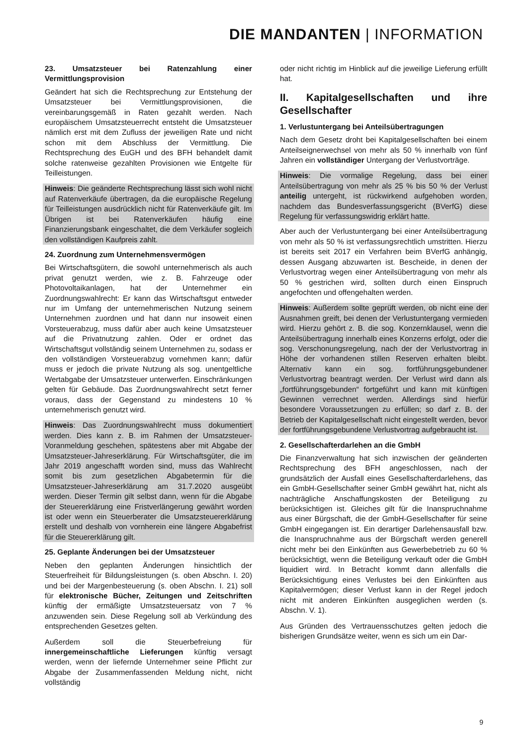DIE MANDANTEN | INFORMATION
23. Umsatzsteuer bei Ratenzahlung einer Vermittlungsprovision
Geändert hat sich die Rechtsprechung zur Entstehung der Umsatzsteuer bei Vermittlungsprovisionen, die vereinbarungsgemäß in Raten gezahlt werden. Nach europäischem Umsatzsteuerrecht entsteht die Umsatzsteuer nämlich erst mit dem Zufluss der jeweiligen Rate und nicht schon mit dem Abschluss der Vermittlung. Die Rechtsprechung des EuGH und des BFH behandelt damit solche ratenweise gezahlten Provisionen wie Entgelte für Teilleistungen.
Hinweis: Die geänderte Rechtsprechung lässt sich wohl nicht auf Ratenverkäufe übertragen, da die europäische Regelung für Teilleistungen ausdrücklich nicht für Ratenverkäufe gilt. Im Übrigen ist bei Ratenverkäufen häufig eine Finanzierungsbank eingeschaltet, die dem Verkäufer sogleich den vollständigen Kaufpreis zahlt.
24. Zuordnung zum Unternehmensvermögen
Bei Wirtschaftsgütern, die sowohl unternehmerisch als auch privat genutzt werden, wie z. B. Fahrzeuge oder Photovoltaikanlagen, hat der Unternehmer ein Zuordnungswahlrecht: Er kann das Wirtschaftsgut entweder nur im Umfang der unternehmerischen Nutzung seinem Unternehmen zuordnen und hat dann nur insoweit einen Vorsteuerabzug, muss dafür aber auch keine Umsatzsteuer auf die Privatnutzung zahlen. Oder er ordnet das Wirtschaftsgut vollständig seinem Unternehmen zu, sodass er den vollständigen Vorsteuerabzug vornehmen kann; dafür muss er jedoch die private Nutzung als sog. unentgeltliche Wertabgabe der Umsatzsteuer unterwerfen. Einschränkungen gelten für Gebäude. Das Zuordnungswahlrecht setzt ferner voraus, dass der Gegenstand zu mindestens 10 % unternehmerisch genutzt wird.
Hinweis: Das Zuordnungswahlrecht muss dokumentiert werden. Dies kann z. B. im Rahmen der Umsatzsteuer-Voranmeldung geschehen, spätestens aber mit Abgabe der Umsatzsteuer-Jahreserklärung. Für Wirtschaftsgüter, die im Jahr 2019 angeschafft worden sind, muss das Wahlrecht somit bis zum gesetzlichen Abgabetermin für die Umsatzsteuer-Jahreserklärung am 31.7.2020 ausgeübt werden. Dieser Termin gilt selbst dann, wenn für die Abgabe der Steuererklärung eine Fristverlängerung gewährt worden ist oder wenn ein Steuerberater die Umsatzsteuererklärung erstellt und deshalb von vornherein eine längere Abgabefrist für die Steuererklärung gilt.
25. Geplante Änderungen bei der Umsatzsteuer
Neben den geplanten Änderungen hinsichtlich der Steuerfreiheit für Bildungsleistungen (s. oben Abschn. I. 20) und bei der Margenbesteuerung (s. oben Abschn. I. 21) soll für elektronische Bücher, Zeitungen und Zeitschriften künftig der ermäßigte Umsatzsteuersatz von 7 % anzuwenden sein. Diese Regelung soll ab Verkündung des entsprechenden Gesetzes gelten.
Außerdem soll die Steuerbefreiung für innergemeinschaftliche Lieferungen künftig versagt werden, wenn der liefernde Unternehmer seine Pflicht zur Abgabe der Zusammenfassenden Meldung nicht, nicht vollständig
oder nicht richtig im Hinblick auf die jeweilige Lieferung erfüllt hat.
II. Kapitalgesellschaften und ihre Gesellschafter
1. Verlustuntergang bei Anteilsübertragungen
Nach dem Gesetz droht bei Kapitalgesellschaften bei einem Anteilseignerwechsel von mehr als 50 % innerhalb von fünf Jahren ein vollständiger Untergang der Verlustvorträge.
Hinweis: Die vormalige Regelung, dass bei einer Anteilsübertragung von mehr als 25 % bis 50 % der Verlust anteilig untergeht, ist rückwirkend aufgehoben worden, nachdem das Bundesverfassungsgericht (BVerfG) diese Regelung für verfassungswidrig erklärt hatte.
Aber auch der Verlustuntergang bei einer Anteilsübertragung von mehr als 50 % ist verfassungsrechtlich umstritten. Hierzu ist bereits seit 2017 ein Verfahren beim BVerfG anhängig, dessen Ausgang abzuwarten ist. Bescheide, in denen der Verlustvortrag wegen einer Anteilsübertragung von mehr als 50 % gestrichen wird, sollten durch einen Einspruch angefochten und offengehalten werden.
Hinweis: Außerdem sollte geprüft werden, ob nicht eine der Ausnahmen greift, bei denen der Verlustuntergang vermieden wird. Hierzu gehört z. B. die sog. Konzernklausel, wenn die Anteilsübertragung innerhalb eines Konzerns erfolgt, oder die sog. Verschonungsregelung, nach der der Verlustvortrag in Höhe der vorhandenen stillen Reserven erhalten bleibt. Alternativ kann ein sog. fortführungsgebundener Verlustvortrag beantragt werden. Der Verlust wird dann als „fortführungsgebunden“ fortgeführt und kann mit künftigen Gewinnen verrechnet werden. Allerdings sind hierfür besondere Voraussetzungen zu erfüllen; so darf z. B. der Betrieb der Kapitalgesellschaft nicht eingestellt werden, bevor der fortführungsgebundene Verlustvortrag aufgebraucht ist.
2. Gesellschafterdarlehen an die GmbH
Die Finanzverwaltung hat sich inzwischen der geänderten Rechtsprechung des BFH angeschlossen, nach der grundsätzlich der Ausfall eines Gesellschafterdarlehens, das ein GmbH-Gesellschafter seiner GmbH gewährt hat, nicht als nachträgliche Anschaffungskosten der Beteiligung zu berücksichtigen ist. Gleiches gilt für die Inanspruchnahme aus einer Bürgschaft, die der GmbH-Gesellschafter für seine GmbH eingegangen ist. Ein derartiger Darlehensausfall bzw. die Inanspruchnahme aus der Bürgschaft werden generell nicht mehr bei den Einkünften aus Gewerbebetrieb zu 60 % berücksichtigt, wenn die Beteiligung verkauft oder die GmbH liquidiert wird. In Betracht kommt dann allenfalls die Berücksichtigung eines Verlustes bei den Einkünften aus Kapitalvermögen; dieser Verlust kann in der Regel jedoch nicht mit anderen Einkünften ausgeglichen werden (s. Abschn. V. 1).
Aus Gründen des Vertrauensschutzes gelten jedoch die bisherigen Grundsätze weiter, wenn es sich um ein Dar-
9